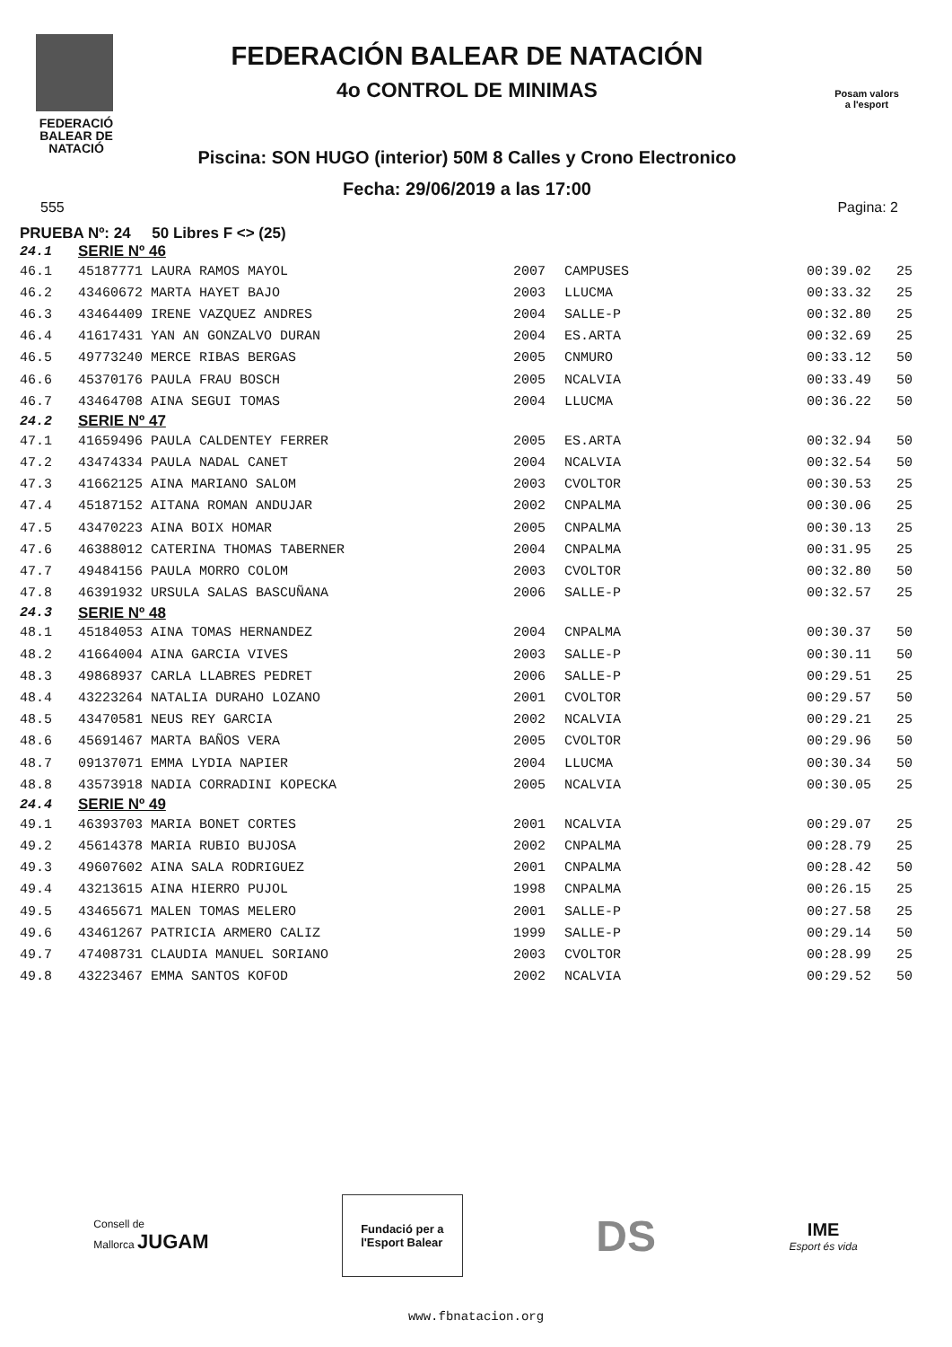FEDERACIÓ
BALEAR DE
NATACIÓ
FEDERACIÓN BALEAR DE NATACIÓN
4o CONTROL DE MINIMAS
Piscina: SON HUGO (interior) 50M 8 Calles y Crono Electronico
Fecha: 29/06/2019 a las 17:00
Posam valors
a l'esport
555 Pagina: 2
PRUEBA Nº: 24 50 Libres F <> (25)
| 24.1 | SERIE Nº 46 | | | | |
| 46.1 | 45187771 LAURA RAMOS MAYOL | 2007 | CAMPUSES | 00:39.02 | 25 |
| 46.2 | 43460672 MARTA HAYET BAJO | 2003 | LLUCMA | 00:33.32 | 25 |
| 46.3 | 43464409 IRENE VAZQUEZ ANDRES | 2004 | SALLE-P | 00:32.80 | 25 |
| 46.4 | 41617431 YAN AN GONZALVO DURAN | 2004 | ES.ARTA | 00:32.69 | 25 |
| 46.5 | 49773240 MERCE RIBAS BERGAS | 2005 | CNMURO | 00:33.12 | 50 |
| 46.6 | 45370176 PAULA FRAU BOSCH | 2005 | NCALVIA | 00:33.49 | 50 |
| 46.7 | 43464708 AINA SEGUI TOMAS | 2004 | LLUCMA | 00:36.22 | 50 |
| 24.2 | SERIE Nº 47 | | | | |
| 47.1 | 41659496 PAULA CALDENTEY FERRER | 2005 | ES.ARTA | 00:32.94 | 50 |
| 47.2 | 43474334 PAULA NADAL CANET | 2004 | NCALVIA | 00:32.54 | 50 |
| 47.3 | 41662125 AINA MARIANO SALOM | 2003 | CVOLTOR | 00:30.53 | 25 |
| 47.4 | 45187152 AITANA ROMAN ANDUJAR | 2002 | CNPALMA | 00:30.06 | 25 |
| 47.5 | 43470223 AINA BOIX HOMAR | 2005 | CNPALMA | 00:30.13 | 25 |
| 47.6 | 46388012 CATERINA THOMAS TABERNER | 2004 | CNPALMA | 00:31.95 | 25 |
| 47.7 | 49484156 PAULA MORRO COLOM | 2003 | CVOLTOR | 00:32.80 | 50 |
| 47.8 | 46391932 URSULA SALAS BASCUÑANA | 2006 | SALLE-P | 00:32.57 | 25 |
| 24.3 | SERIE Nº 48 | | | | |
| 48.1 | 45184053 AINA TOMAS HERNANDEZ | 2004 | CNPALMA | 00:30.37 | 50 |
| 48.2 | 41664004 AINA GARCIA VIVES | 2003 | SALLE-P | 00:30.11 | 50 |
| 48.3 | 49868937 CARLA LLABRES PEDRET | 2006 | SALLE-P | 00:29.51 | 25 |
| 48.4 | 43223264 NATALIA DURAHO LOZANO | 2001 | CVOLTOR | 00:29.57 | 50 |
| 48.5 | 43470581 NEUS REY GARCIA | 2002 | NCALVIA | 00:29.21 | 25 |
| 48.6 | 45691467 MARTA BAÑOS VERA | 2005 | CVOLTOR | 00:29.96 | 50 |
| 48.7 | 09137071 EMMA LYDIA NAPIER | 2004 | LLUCMA | 00:30.34 | 50 |
| 48.8 | 43573918 NADIA CORRADINI KOPECKA | 2005 | NCALVIA | 00:30.05 | 25 |
| 24.4 | SERIE Nº 49 | | | | |
| 49.1 | 46393703 MARIA BONET CORTES | 2001 | NCALVIA | 00:29.07 | 25 |
| 49.2 | 45614378 MARIA RUBIO BUJOSA | 2002 | CNPALMA | 00:28.79 | 25 |
| 49.3 | 49607602 AINA SALA RODRIGUEZ | 2001 | CNPALMA | 00:28.42 | 50 |
| 49.4 | 43213615 AINA HIERRO PUJOL | 1998 | CNPALMA | 00:26.15 | 25 |
| 49.5 | 43465671 MALEN TOMAS MELERO | 2001 | SALLE-P | 00:27.58 | 25 |
| 49.6 | 43461267 PATRICIA ARMERO CALIZ | 1999 | SALLE-P | 00:29.14 | 50 |
| 49.7 | 47408731 CLAUDIA MANUEL SORIANO | 2003 | CVOLTOR | 00:28.99 | 25 |
| 49.8 | 43223467 EMMA SANTOS KOFOD | 2002 | NCALVIA | 00:29.52 | 50 |
Consell de
Mallorca JUGAM
Fundació per a
l'Esport Balear
DS
IME
Esport és vida
www.fbnatacion.org